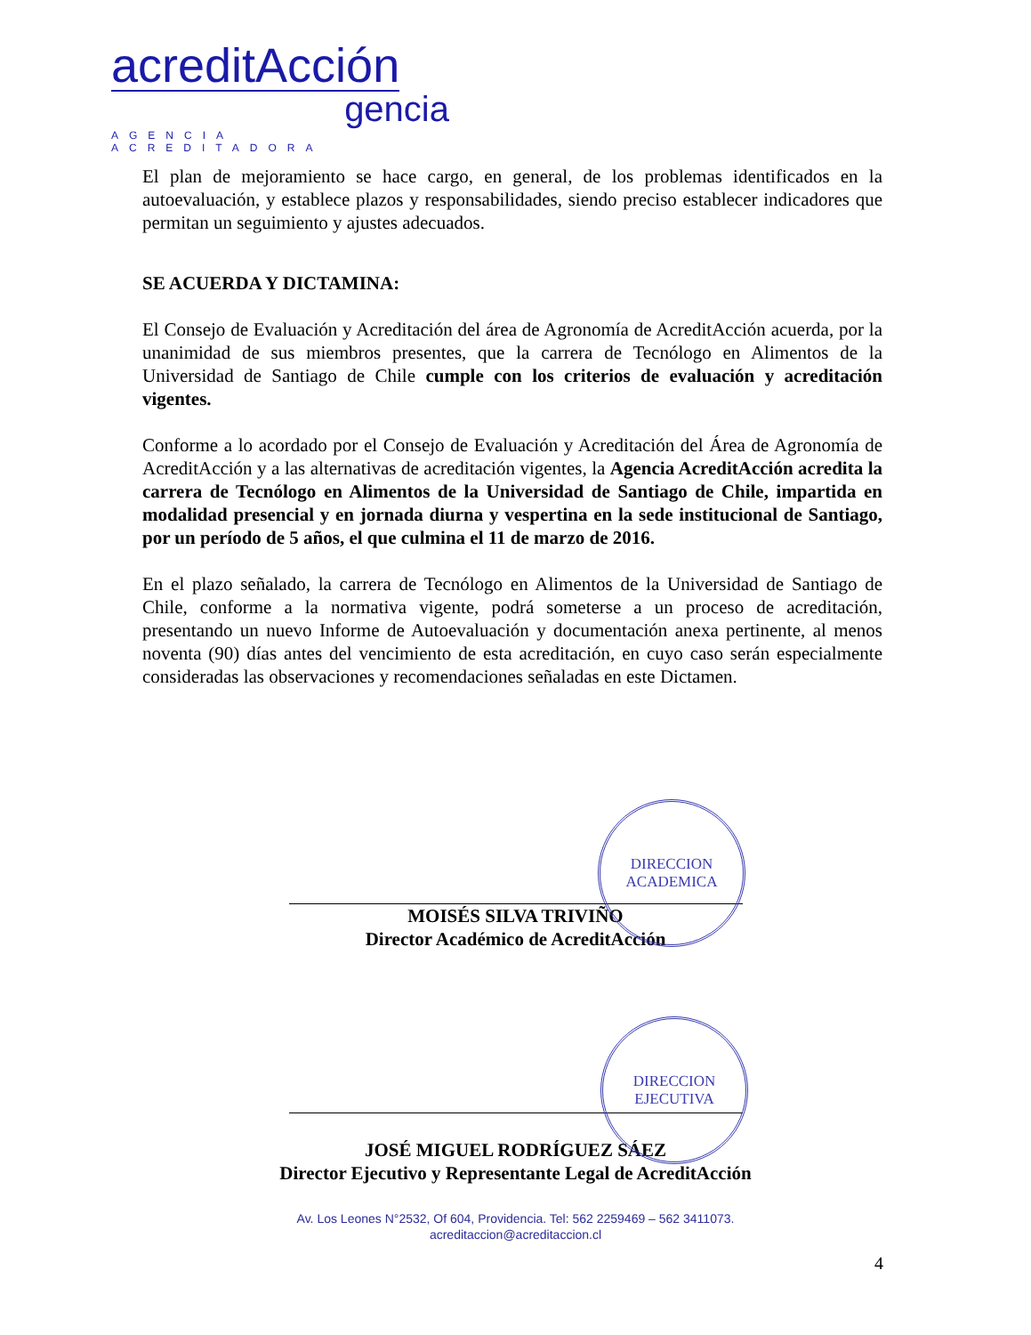acreditAcción
gencia
AGENCIA ACREDITADORA
El plan de mejoramiento se hace cargo, en general, de los problemas identificados en la autoevaluación, y establece plazos y responsabilidades, siendo preciso establecer indicadores que permitan un seguimiento y ajustes adecuados.
SE ACUERDA Y DICTAMINA:
El Consejo de Evaluación y Acreditación del área de Agronomía de AcreditAcción acuerda, por la unanimidad de sus miembros presentes, que la carrera de Tecnólogo en Alimentos de la Universidad de Santiago de Chile cumple con los criterios de evaluación y acreditación vigentes.
Conforme a lo acordado por el Consejo de Evaluación y Acreditación del Área de Agronomía de AcreditAcción y a las alternativas de acreditación vigentes, la Agencia AcreditAcción acredita la carrera de Tecnólogo en Alimentos de la Universidad de Santiago de Chile, impartida en modalidad presencial y en jornada diurna y vespertina en la sede institucional de Santiago, por un período de 5 años, el que culmina el 11 de marzo de 2016.
En el plazo señalado, la carrera de Tecnólogo en Alimentos de la Universidad de Santiago de Chile, conforme a la normativa vigente, podrá someterse a un proceso de acreditación, presentando un nuevo Informe de Autoevaluación y documentación anexa pertinente, al menos noventa (90) días antes del vencimiento de esta acreditación, en cuyo caso serán especialmente consideradas las observaciones y recomendaciones señaladas en este Dictamen.
MOISÉS SILVA TRIVIÑO
Director Académico de AcreditAcción
JOSÉ MIGUEL RODRÍGUEZ SÁEZ
Director Ejecutivo y Representante Legal de AcreditAcción
DIRECCION
ACADEMICA
DIRECCION
EJECUTIVA
Av. Los Leones N°2532, Of 604, Providencia. Tel: 562 2259469 – 562 3411073.
acreditaccion@acreditaccion.cl
4